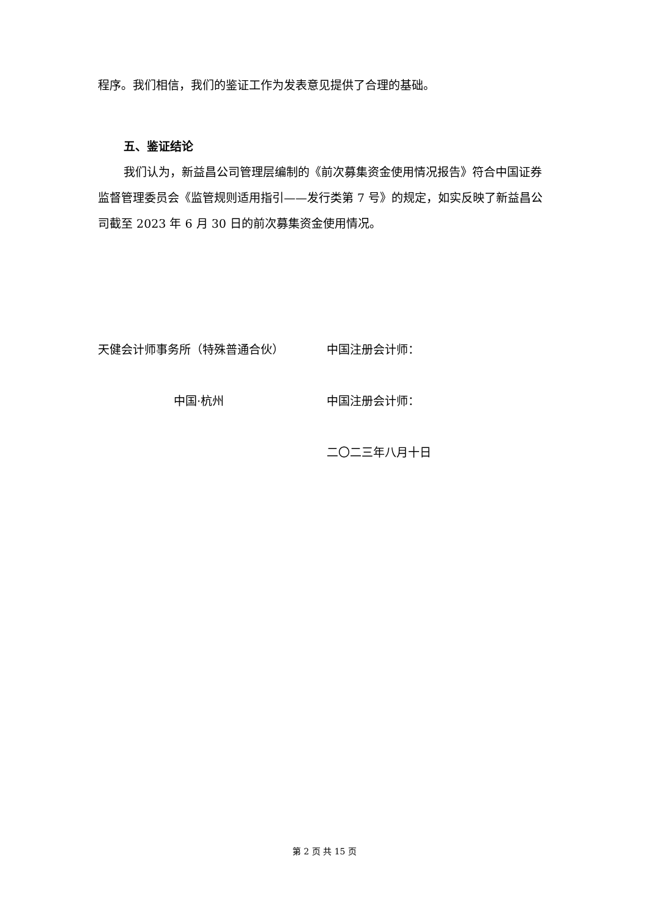程序。我们相信，我们的鉴证工作为发表意见提供了合理的基础。
五、鉴证结论
我们认为，新益昌公司管理层编制的《前次募集资金使用情况报告》符合中国证券监督管理委员会《监管规则适用指引——发行类第 7 号》的规定，如实反映了新益昌公司截至 2023 年 6 月 30 日的前次募集资金使用情况。
天健会计师事务所（特殊普通合伙） 中国注册会计师：
中国·杭州 中国注册会计师：
二〇二三年八月十日
第 2 页 共 15 页